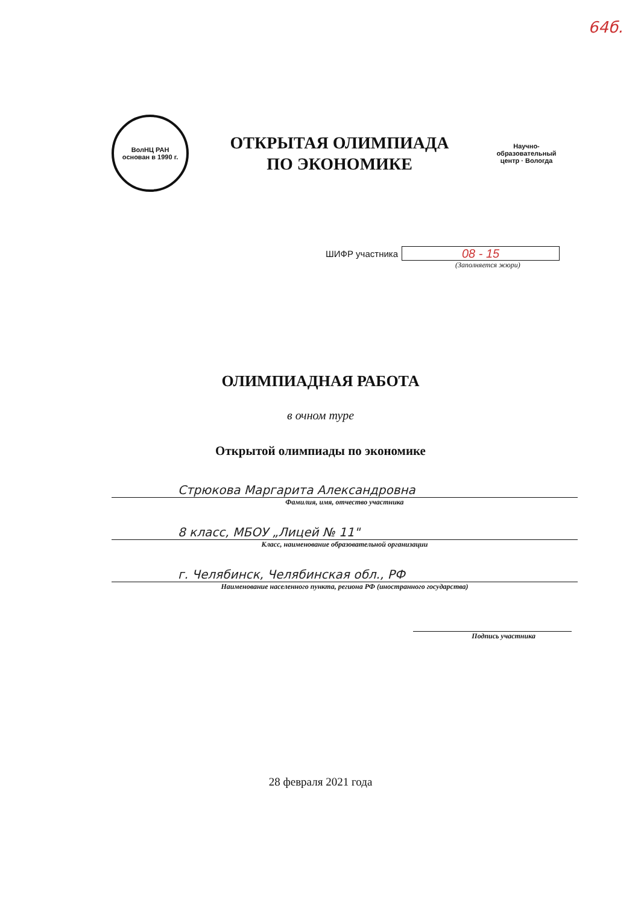64б.
ВолНЦ РАН
основан в 1990 г.
ОТКРЫТАЯ ОЛИМПИАДА
ПО ЭКОНОМИКЕ
Научно-образовательный центр · Вологда
ШИФР участника
08 - 15
(Заполняется жюри)
ОЛИМПИАДНАЯ РАБОТА
в очном туре
Открытой олимпиады по экономике
Стрюкова Маргарита Александровна
Фамилия, имя, отчество участника
8 класс, МБОУ „Лицей № 11"
Класс, наименование образовательной организации
г. Челябинск, Челябинская обл., РФ
Наименование населенного пункта, региона РФ (иностранного государства)
Подпись участника
28 февраля 2021 года